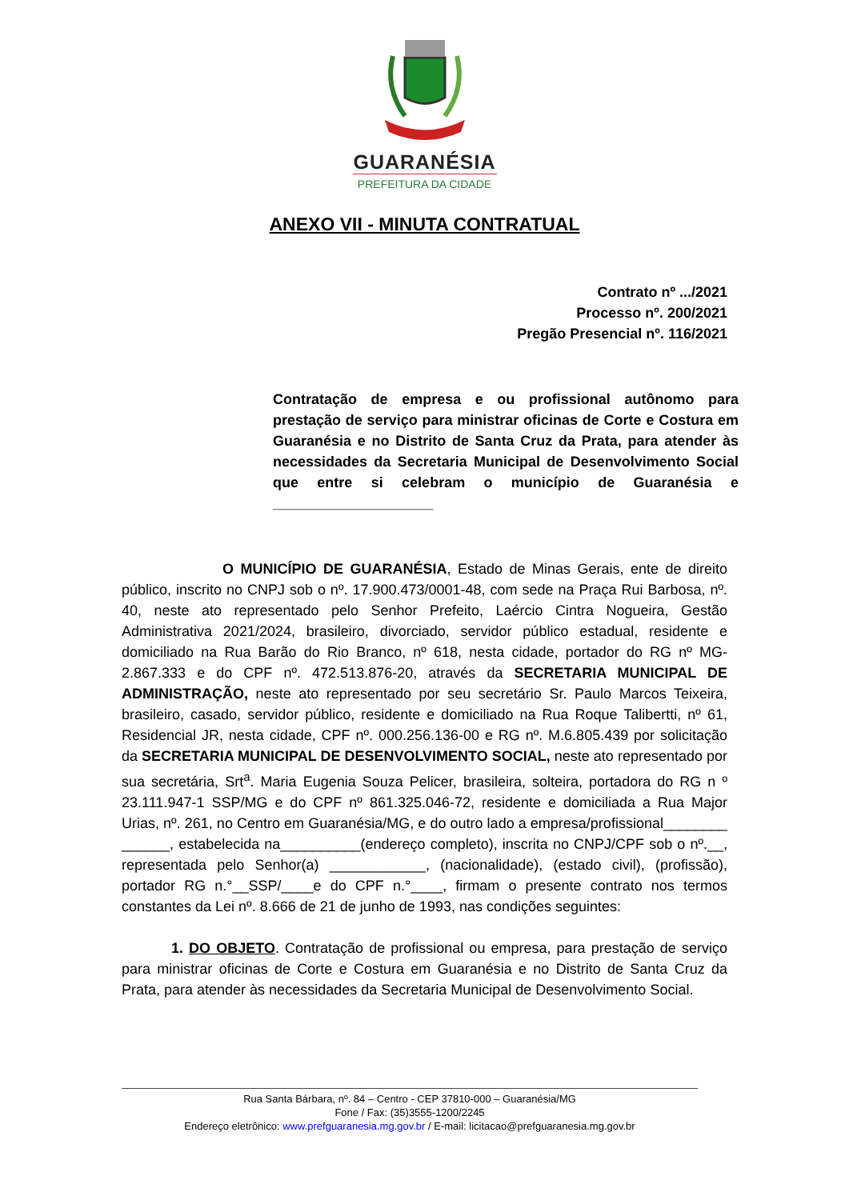GUARANÉSIA
PREFEITURA DA CIDADE
ANEXO VII - MINUTA CONTRATUAL
Contrato nº .../2021
Processo nº. 200/2021
Pregão Presencial nº. 116/2021
Contratação de empresa e ou profissional autônomo para prestação de serviço para ministrar oficinas de Corte e Costura em Guaranésia e no Distrito de Santa Cruz da Prata, para atender às necessidades da Secretaria Municipal de Desenvolvimento Social que entre si celebram o município de Guaranésia e ____________________
O MUNICÍPIO DE GUARANÉSIA, Estado de Minas Gerais, ente de direito público, inscrito no CNPJ sob o nº. 17.900.473/0001-48, com sede na Praça Rui Barbosa, nº. 40, neste ato representado pelo Senhor Prefeito, Laércio Cintra Nogueira, Gestão Administrativa 2021/2024, brasileiro, divorciado, servidor público estadual, residente e domiciliado na Rua Barão do Rio Branco, nº 618, nesta cidade, portador do RG nº MG-2.867.333 e do CPF nº. 472.513.876-20, através da SECRETARIA MUNICIPAL DE ADMINISTRAÇÃO, neste ato representado por seu secretário Sr. Paulo Marcos Teixeira, brasileiro, casado, servidor público, residente e domiciliado na Rua Roque Talibertti, nº 61, Residencial JR, nesta cidade, CPF nº. 000.256.136-00 e RG nº. M.6.805.439 por solicitação da SECRETARIA MUNICIPAL DE DESENVOLVIMENTO SOCIAL, neste ato representado por sua secretária, Srt<sup>a</sup>. Maria Eugenia Souza Pelicer, brasileira, solteira, portadora do RG n º 23.111.947-1 SSP/MG e do CPF nº 861.325.046-72, residente e domiciliada a Rua Major Urias, nº. 261, no Centro em Guaranésia/MG, e do outro lado a empresa/profissional________ ______, estabelecida na__________(endereço completo), inscrita no CNPJ/CPF sob o nº.__, representada pelo Senhor(a) ____________, (nacionalidade), (estado civil), (profissão), portador RG n.°__SSP/____e do CPF n.°____, firmam o presente contrato nos termos constantes da Lei nº. 8.666 de 21 de junho de 1993, nas condições seguintes:
1. DO OBJETO. Contratação de profissional ou empresa, para prestação de serviço para ministrar oficinas de Corte e Costura em Guaranésia e no Distrito de Santa Cruz da Prata, para atender às necessidades da Secretaria Municipal de Desenvolvimento Social.
Rua Santa Bárbara, nº. 84 – Centro - CEP 37810-000 – Guaranésia/MG
Fone / Fax: (35)3555-1200/2245
Endereço eletrônico: www.prefguaranesia.mg.gov.br / E-mail: licitacao@prefguaranesia.mg.gov.br